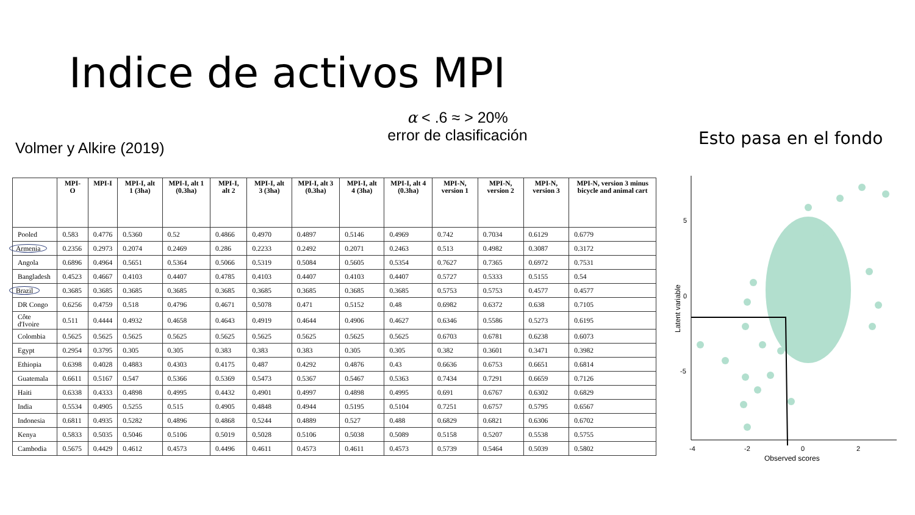Indice de activos MPI
α < .6 ≈ > 20%
error de clasificación
Volmer y Alkire (2019) Esto pasa en el fondo
| | MPI-O | MPI-I | MPI-I, alt 1 (3ha) | MPI-I, alt 1 (0.3ha) | MPI-I, alt 2 | MPI-I, alt 3 (3ha) | MPI-I, alt 3 (0.3ha) | MPI-I, alt 4 (3ha) | MPI-I, alt 4 (0.3ha) | MPI-N, version 1 | MPI-N, version 2 | MPI-N, version 3 | MPI-N, version 3 minus bicycle and animal cart |
| --- | --- | --- | --- | --- | --- | --- | --- | --- | --- | --- | --- | --- | --- |
| Pooled | 0.583 | 0.4776 | 0.5360 | 0.52 | 0.4866 | 0.4970 | 0.4897 | 0.5146 | 0.4969 | 0.742 | 0.7034 | 0.6129 | 0.6779 |
| Armenia | 0.2356 | 0.2973 | 0.2074 | 0.2469 | 0.286 | 0.2233 | 0.2492 | 0.2071 | 0.2463 | 0.513 | 0.4982 | 0.3087 | 0.3172 |
| Angola | 0.6896 | 0.4964 | 0.5651 | 0.5364 | 0.5066 | 0.5319 | 0.5084 | 0.5605 | 0.5354 | 0.7627 | 0.7365 | 0.6972 | 0.7531 |
| Bangladesh | 0.4523 | 0.4667 | 0.4103 | 0.4407 | 0.4785 | 0.4103 | 0.4407 | 0.4103 | 0.4407 | 0.5727 | 0.5333 | 0.5155 | 0.54 |
| Brazil | 0.3685 | 0.3685 | 0.3685 | 0.3685 | 0.3685 | 0.3685 | 0.3685 | 0.3685 | 0.3685 | 0.5753 | 0.5753 | 0.4577 | 0.4577 |
| DR Congo | 0.6256 | 0.4759 | 0.518 | 0.4796 | 0.4671 | 0.5078 | 0.471 | 0.5152 | 0.48 | 0.6982 | 0.6372 | 0.638 | 0.7105 |
| Côte d'Ivoire | 0.511 | 0.4444 | 0.4932 | 0.4658 | 0.4643 | 0.4919 | 0.4644 | 0.4906 | 0.4627 | 0.6346 | 0.5586 | 0.5273 | 0.6195 |
| Colombia | 0.5625 | 0.5625 | 0.5625 | 0.5625 | 0.5625 | 0.5625 | 0.5625 | 0.5625 | 0.5625 | 0.6703 | 0.6781 | 0.6238 | 0.6073 |
| Egypt | 0.2954 | 0.3795 | 0.305 | 0.305 | 0.383 | 0.383 | 0.383 | 0.305 | 0.305 | 0.382 | 0.3601 | 0.3471 | 0.3982 |
| Ethiopia | 0.6398 | 0.4028 | 0.4883 | 0.4303 | 0.4175 | 0.487 | 0.4292 | 0.4876 | 0.43 | 0.6636 | 0.6753 | 0.6651 | 0.6814 |
| Guatemala | 0.6611 | 0.5167 | 0.547 | 0.5366 | 0.5369 | 0.5473 | 0.5367 | 0.5467 | 0.5363 | 0.7434 | 0.7291 | 0.6659 | 0.7126 |
| Haiti | 0.6338 | 0.4333 | 0.4898 | 0.4995 | 0.4432 | 0.4901 | 0.4997 | 0.4898 | 0.4995 | 0.691 | 0.6767 | 0.6302 | 0.6829 |
| India | 0.5534 | 0.4905 | 0.5255 | 0.515 | 0.4905 | 0.4848 | 0.4944 | 0.5195 | 0.5104 | 0.7251 | 0.6757 | 0.5795 | 0.6567 |
| Indonesia | 0.6811 | 0.4935 | 0.5282 | 0.4896 | 0.4868 | 0.5244 | 0.4889 | 0.527 | 0.488 | 0.6829 | 0.6821 | 0.6306 | 0.6702 |
| Kenya | 0.5833 | 0.5035 | 0.5046 | 0.5106 | 0.5019 | 0.5028 | 0.5106 | 0.5038 | 0.5089 | 0.5158 | 0.5207 | 0.5538 | 0.5755 |
| Cambodia | 0.5675 | 0.4429 | 0.4612 | 0.4573 | 0.4496 | 0.4611 | 0.4573 | 0.4611 | 0.4573 | 0.5739 | 0.5464 | 0.5039 | 0.5802 |
5
0
-5
-4
-2
0
2
Observed scores
Latent variable